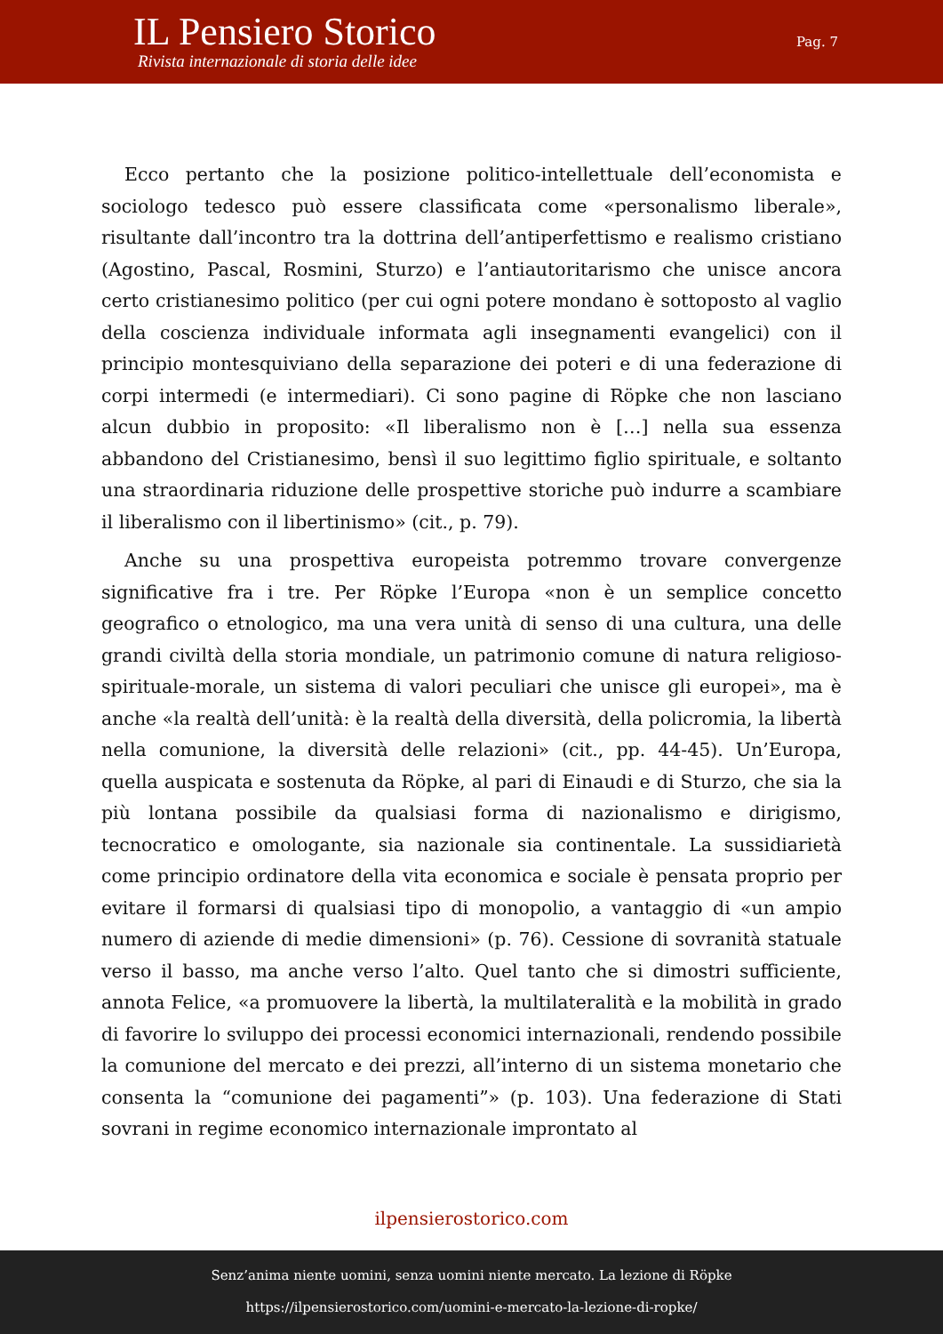IL Pensiero Storico
Rivista internazionale di storia delle idee
Pag. 7
Ecco pertanto che la posizione politico-intellettuale dell’economista e sociologo tedesco può essere classificata come «personalismo liberale», risultante dall’incontro tra la dottrina dell’antiperfettismo e realismo cristiano (Agostino, Pascal, Rosmini, Sturzo) e l’antiautoritarismo che unisce ancora certo cristianesimo politico (per cui ogni potere mondano è sottoposto al vaglio della coscienza individuale informata agli insegnamenti evangelici) con il principio montesquiviano della separazione dei poteri e di una federazione di corpi intermedi (e intermediari). Ci sono pagine di Röpke che non lasciano alcun dubbio in proposito: «Il liberalismo non è […] nella sua essenza abbandono del Cristianesimo, bensì il suo legittimo figlio spirituale, e soltanto una straordinaria riduzione delle prospettive storiche può indurre a scambiare il liberalismo con il libertinismo» (cit., p. 79).
Anche su una prospettiva europeista potremmo trovare convergenze significative fra i tre. Per Röpke l’Europa «non è un semplice concetto geografico o etnologico, ma una vera unità di senso di una cultura, una delle grandi civiltà della storia mondiale, un patrimonio comune di natura religioso-spirituale-morale, un sistema di valori peculiari che unisce gli europei», ma è anche «la realtà dell’unità: è la realtà della diversità, della policromia, la libertà nella comunione, la diversità delle relazioni» (cit., pp. 44-45). Un’Europa, quella auspicata e sostenuta da Röpke, al pari di Einaudi e di Sturzo, che sia la più lontana possibile da qualsiasi forma di nazionalismo e dirigismo, tecnocratico e omologante, sia nazionale sia continentale. La sussidiarietà come principio ordinatore della vita economica e sociale è pensata proprio per evitare il formarsi di qualsiasi tipo di monopolio, a vantaggio di «un ampio numero di aziende di medie dimensioni» (p. 76). Cessione di sovranità statuale verso il basso, ma anche verso l’alto. Quel tanto che si dimostri sufficiente, annota Felice, «a promuovere la libertà, la multilateralità e la mobilità in grado di favorire lo sviluppo dei processi economici internazionali, rendendo possibile la comunione del mercato e dei prezzi, all’interno di un sistema monetario che consenta la “comunione dei pagamenti”» (p. 103). Una federazione di Stati sovrani in regime economico internazionale improntato al
ilpensierostorico.com
Senz’anima niente uomini, senza uomini niente mercato. La lezione di Röpke
https://ilpensierostorico.com/uomini-e-mercato-la-lezione-di-ropke/